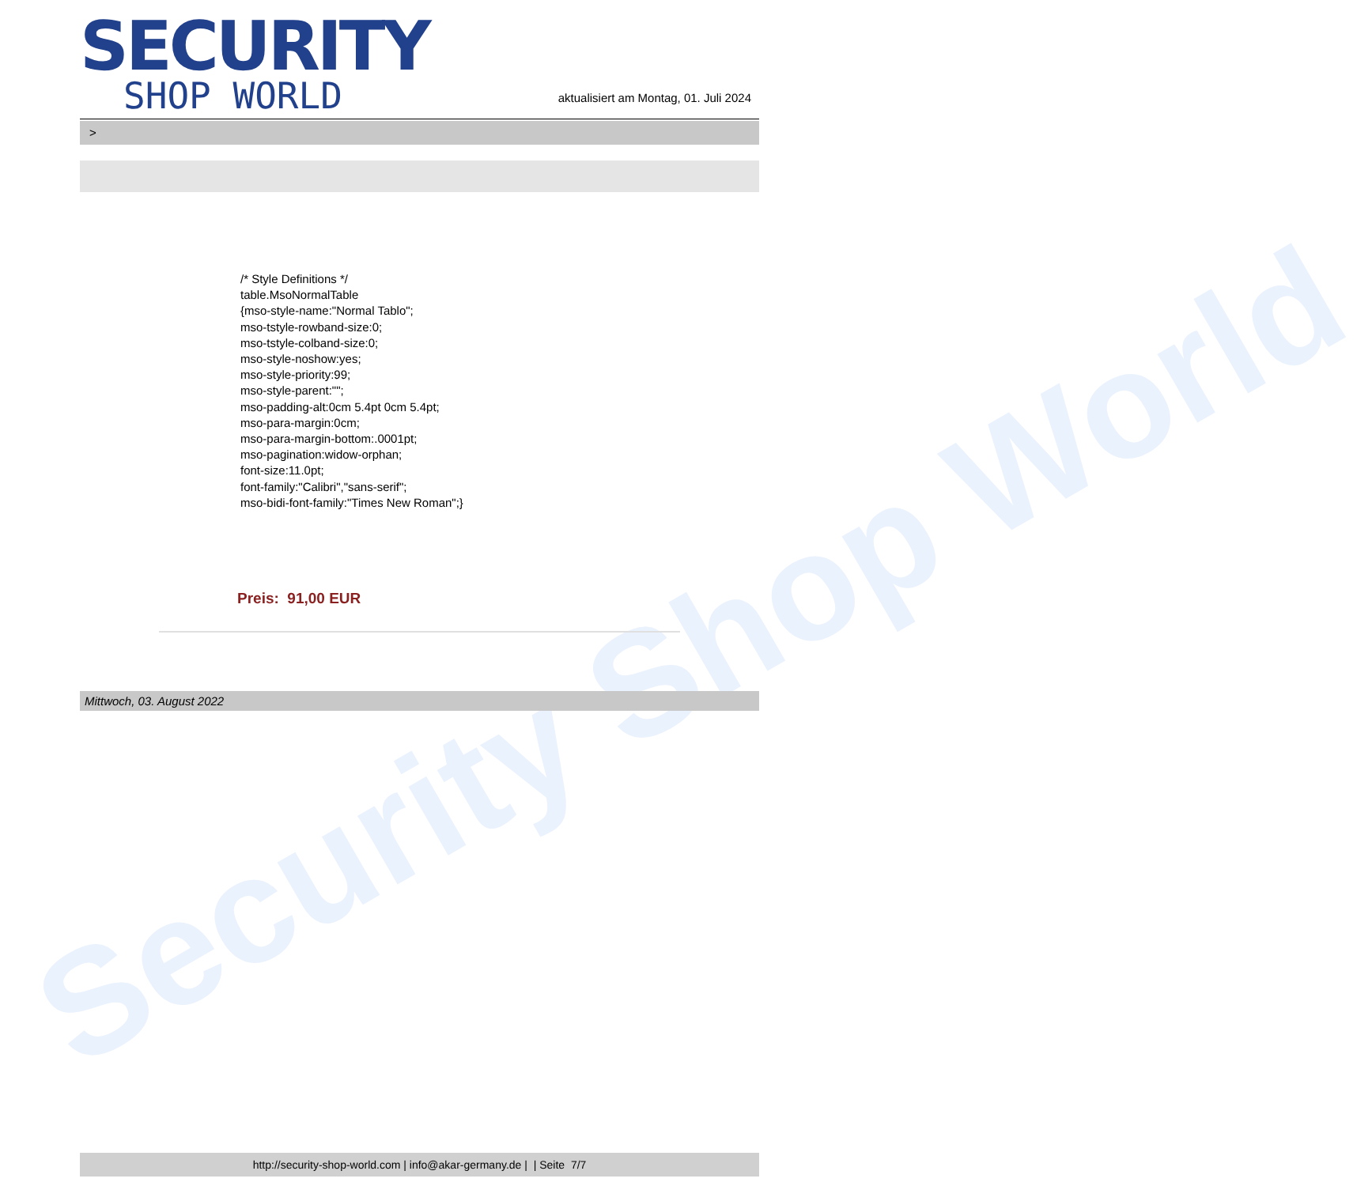Security Shop World
SECURITY
SHOP WORLD
aktualisiert am Montag, 01. Juli 2024
>
/* Style Definitions */
table.MsoNormalTable
{mso-style-name:"Normal Tablo";
mso-tstyle-rowband-size:0;
mso-tstyle-colband-size:0;
mso-style-noshow:yes;
mso-style-priority:99;
mso-style-parent:"";
mso-padding-alt:0cm 5.4pt 0cm 5.4pt;
mso-para-margin:0cm;
mso-para-margin-bottom:.0001pt;
mso-pagination:widow-orphan;
font-size:11.0pt;
font-family:"Calibri","sans-serif";
mso-bidi-font-family:"Times New Roman";}
Preis: 91,00 EUR
Mittwoch, 03. August 2022
http://security-shop-world.com | info@akar-germany.de | | Seite 7/7